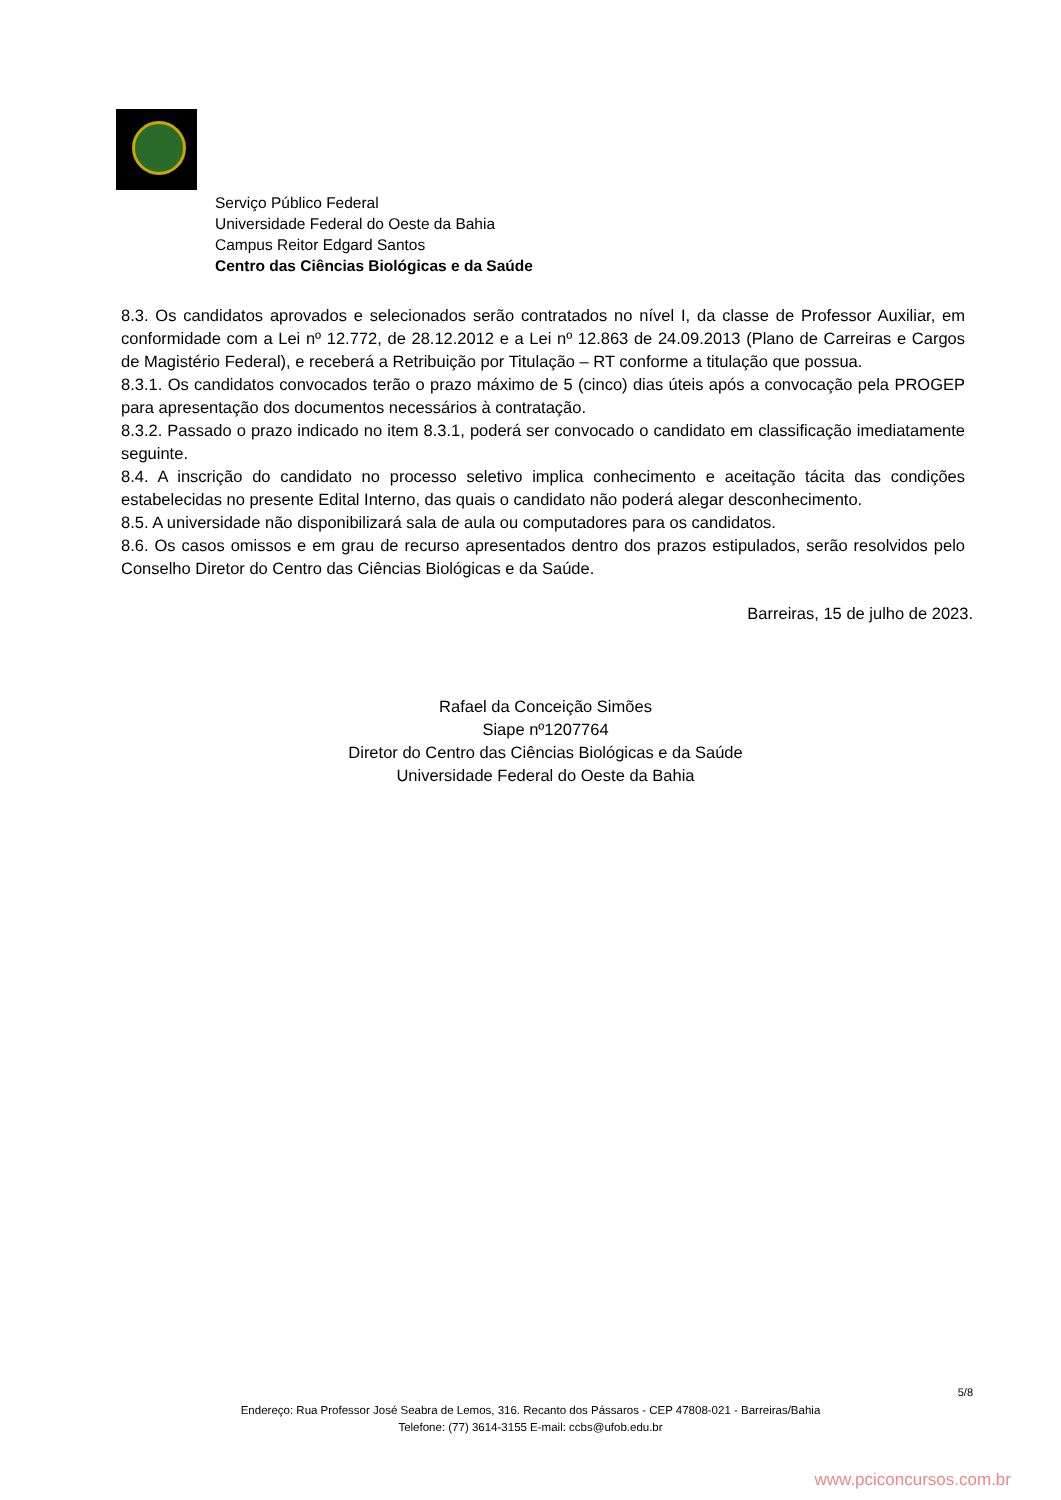Serviço Público Federal
Universidade Federal do Oeste da Bahia
Campus Reitor Edgard Santos
Centro das Ciências Biológicas e da Saúde
8.3. Os candidatos aprovados e selecionados serão contratados no nível I, da classe de Professor Auxiliar, em conformidade com a Lei nº 12.772, de 28.12.2012 e a Lei nº 12.863 de 24.09.2013 (Plano de Carreiras e Cargos de Magistério Federal), e receberá a Retribuição por Titulação – RT conforme a titulação que possua.
8.3.1. Os candidatos convocados terão o prazo máximo de 5 (cinco) dias úteis após a convocação pela PROGEP para apresentação dos documentos necessários à contratação.
8.3.2. Passado o prazo indicado no item 8.3.1, poderá ser convocado o candidato em classificação imediatamente seguinte.
8.4. A inscrição do candidato no processo seletivo implica conhecimento e aceitação tácita das condições estabelecidas no presente Edital Interno, das quais o candidato não poderá alegar desconhecimento.
8.5. A universidade não disponibilizará sala de aula ou computadores para os candidatos.
8.6. Os casos omissos e em grau de recurso apresentados dentro dos prazos estipulados, serão resolvidos pelo Conselho Diretor do Centro das Ciências Biológicas e da Saúde.
Barreiras, 15 de julho de 2023.
Rafael da Conceição Simões
Siape nº1207764
Diretor do Centro das Ciências Biológicas e da Saúde
Universidade Federal do Oeste da Bahia
5/8
Endereço: Rua Professor José Seabra de Lemos, 316. Recanto dos Pássaros - CEP 47808-021 - Barreiras/Bahia
Telefone: (77) 3614-3155 E-mail: ccbs@ufob.edu.br
www.pciconcursos.com.br